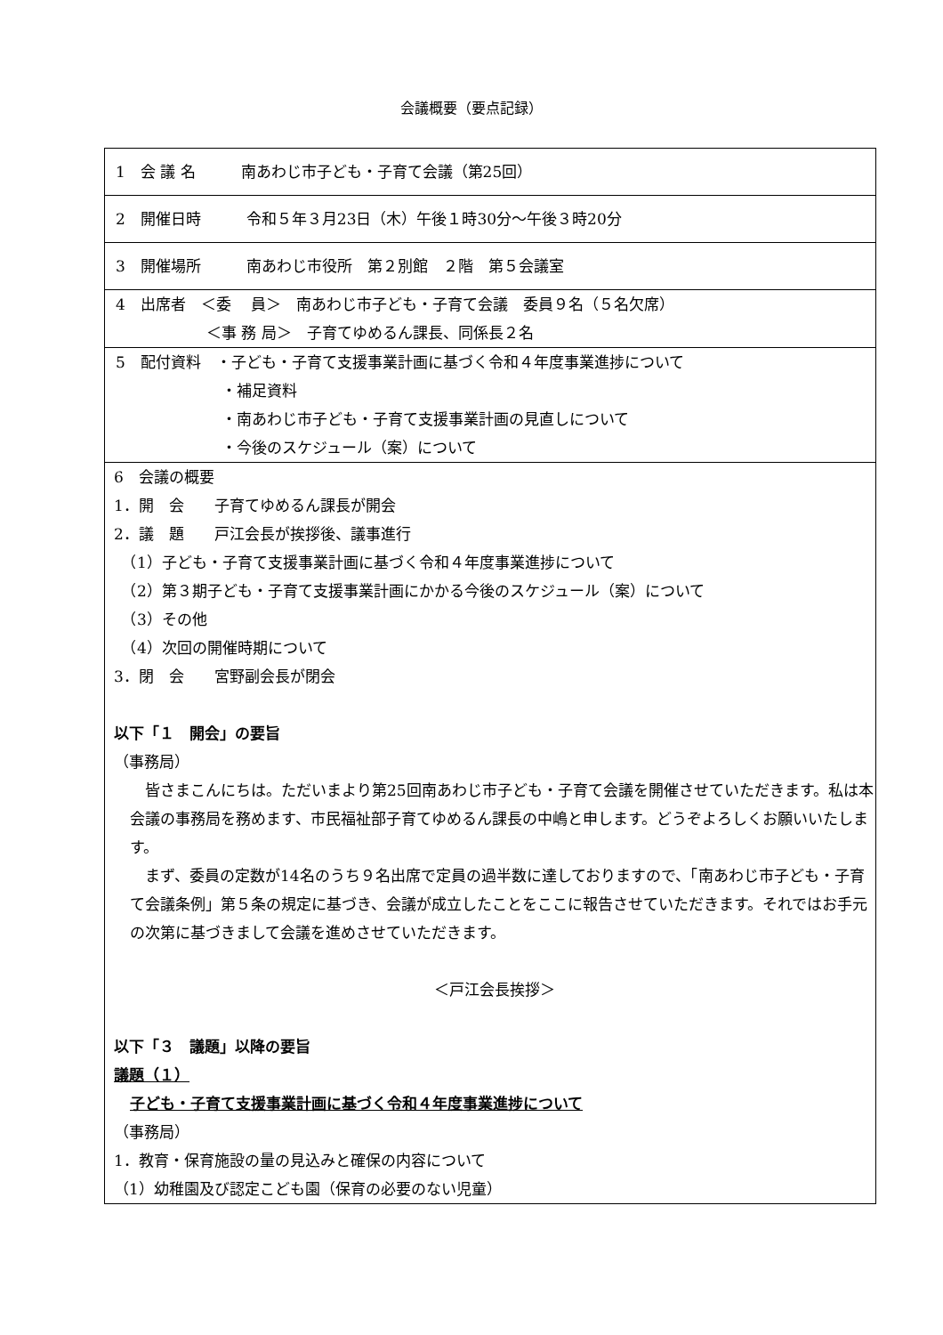会議概要（要点記録）
| 1 会 議 名 南あわじ市子ども・子育て会議（第25回） |
| 2 開催日時 令和５年３月23日（木）午後１時30分～午後３時20分 |
| 3 開催場所 南あわじ市役所 第２別館 ２階 第５会議室 |
| 4 出席者 ＜委 員＞ 南あわじ市子ども・子育て会議 委員９名（５名欠席） ＜事 務 局＞ 子育てゆめるん課長、同係長２名 |
| 5 配付資料 ・子ども・子育て支援事業計画に基づく令和４年度事業進捗について ・補足資料 ・南あわじ市子ども・子育て支援事業計画の見直しについて ・今後のスケジュール（案）について |
| 6 会議の概要 1．開 会 子育てゆめるん課長が開会 2．議 題 戸江会長が挨拶後、議事進行 （1）子ども・子育て支援事業計画に基づく令和４年度事業進捗について （2）第３期子ども・子育て支援事業計画にかかる今後のスケジュール（案）について （3）その他 （4）次回の開催時期について 3．閉 会 宮野副会長が閉会 以下「１ 開会」の要旨 （事務局） 皆さまこんにちは。ただいまより第25回南あわじ市子ども・子育て会議を開催させていただきます。私は本会議の事務局を務めます、市民福祉部子育てゆめるん課長の中嶋と申します。どうぞよろしくお願いいたします。 まず、委員の定数が14名のうち９名出席で定員の過半数に達しておりますので、「南あわじ市子ども・子育て会議条例」第５条の規定に基づき、会議が成立したことをここに報告させていただきます。それではお手元の次第に基づきまして会議を進めさせていただきます。 ＜戸江会長挨拶＞ 以下「３ 議題」以降の要旨 議題（１） 子ども・子育て支援事業計画に基づく令和４年度事業進捗について （事務局） 1．教育・保育施設の量の見込みと確保の内容について （1）幼稚園及び認定こども園（保育の必要のない児童） |